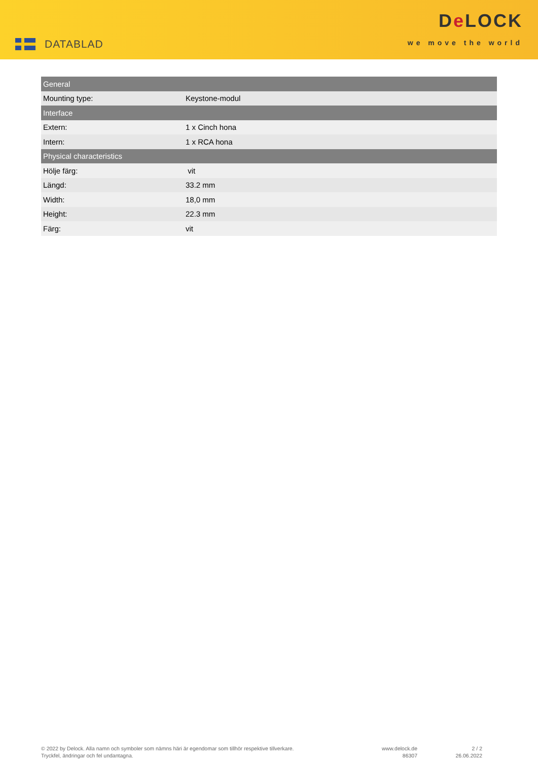DATABLAD
De LOCK
we move the world
| General | |
| --- | --- |
| Mounting type: | Keystone-modul |
| Interface | |
| Extern: | 1 x Cinch hona |
| Intern: | 1 x RCA hona |
| Physical characteristics | |
| Hölje färg: | vit |
| Längd: | 33.2 mm |
| Width: | 18,0 mm |
| Height: | 22.3 mm |
| Färg: | vit |
© 2022 by Delock. Alla namn och symboler som nämns häri är egendomar som tillhör respektive tillverkare.
Tryckfel, ändringar och fel undantagna.
www.delock.de
86307
2 / 2
26.06.2022